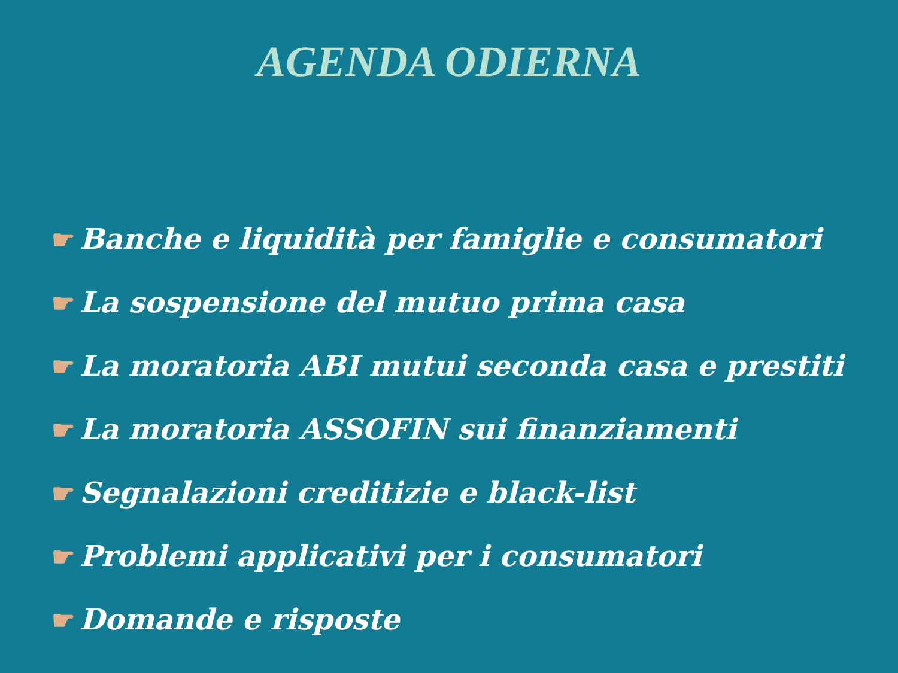AGENDA ODIERNA
☛ Banche e liquidità per famiglie e consumatori
☛ La sospensione del mutuo prima casa
☛ La moratoria ABI mutui seconda casa e prestiti
☛ La moratoria ASSOFIN sui finanziamenti
☛ Segnalazioni creditizie e black-list
☛ Problemi applicativi per i consumatori
☛ Domande e risposte